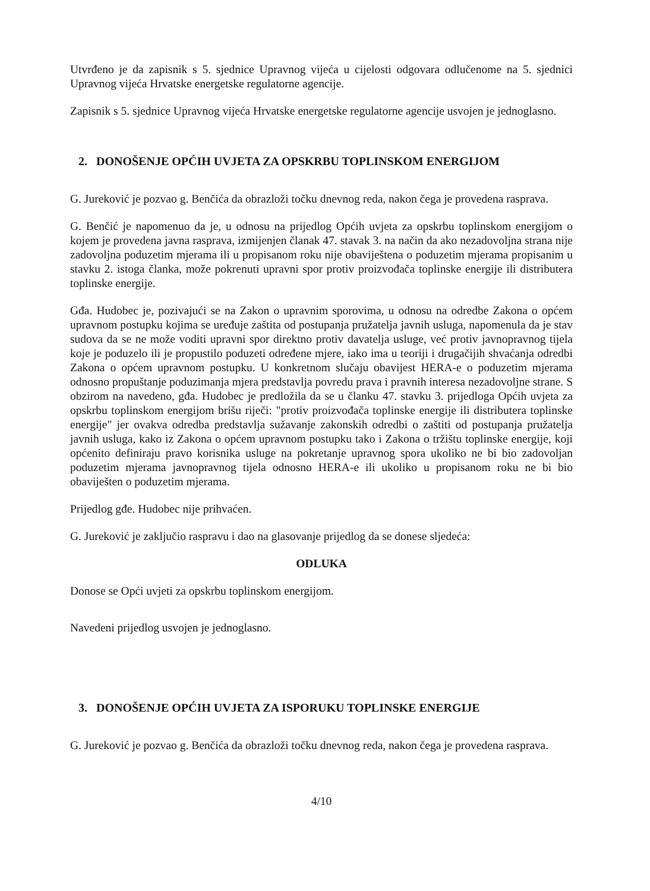Utvrđeno je da zapisnik s 5. sjednice Upravnog vijeća u cijelosti odgovara odlučenome na 5. sjednici Upravnog vijeća Hrvatske energetske regulatorne agencije.
Zapisnik s 5. sjednice Upravnog vijeća Hrvatske energetske regulatorne agencije usvojen je jednoglasno.
2. DONOŠENJE OPĆIH UVJETA ZA OPSKRBU TOPLINSKOM ENERGIJOM
G. Jureković je pozvao g. Benčića da obrazloži točku dnevnog reda, nakon čega je provedena rasprava.
G. Benčić je napomenuo da je, u odnosu na prijedlog Općih uvjeta za opskrbu toplinskom energijom o kojem je provedena javna rasprava, izmijenjen članak 47. stavak 3. na način da ako nezadovoljna strana nije zadovoljna poduzetim mjerama ili u propisanom roku nije obaviještena o poduzetim mjerama propisanim u stavku 2. istoga članka, može pokrenuti upravni spor protiv proizvođača toplinske energije ili distributera toplinske energije.
Gđa. Hudobec je, pozivajući se na Zakon o upravnim sporovima, u odnosu na odredbe Zakona o općem upravnom postupku kojima se uređuje zaštita od postupanja pružatelja javnih usluga, napomenula da je stav sudova da se ne može voditi upravni spor direktno protiv davatelja usluge, već protiv javnopravnog tijela koje je poduzelo ili je propustilo poduzeti određene mjere, iako ima u teoriji i drugačijih shvaćanja odredbi Zakona o općem upravnom postupku. U konkretnom slučaju obavijest HERA-e o poduzetim mjerama odnosno propuštanje poduzimanja mjera predstavlja povredu prava i pravnih interesa nezadovoljne strane. S obzirom na navedeno, gđa. Hudobec je predložila da se u članku 47. stavku 3. prijedloga Općih uvjeta za opskrbu toplinskom energijom brišu riječi: "protiv proizvođača toplinske energije ili distributera toplinske energije" jer ovakva odredba predstavlja sužavanje zakonskih odredbi o zaštiti od postupanja pružatelja javnih usluga, kako iz Zakona o općem upravnom postupku tako i Zakona o tržištu toplinske energije, koji općenito definiraju pravo korisnika usluge na pokretanje upravnog spora ukoliko ne bi bio zadovoljan poduzetim mjerama javnopravnog tijela odnosno HERA-e ili ukoliko u propisanom roku ne bi bio obaviješten o poduzetim mjerama.
Prijedlog gđe. Hudobec nije prihvaćen.
G. Jureković je zaključio raspravu i dao na glasovanje prijedlog da se donese sljedeća:
ODLUKA
Donose se Opći uvjeti za opskrbu toplinskom energijom.
Navedeni prijedlog usvojen je jednoglasno.
3. DONOŠENJE OPĆIH UVJETA ZA ISPORUKU TOPLINSKE ENERGIJE
G. Jureković je pozvao g. Benčića da obrazloži točku dnevnog reda, nakon čega je provedena rasprava.
4/10